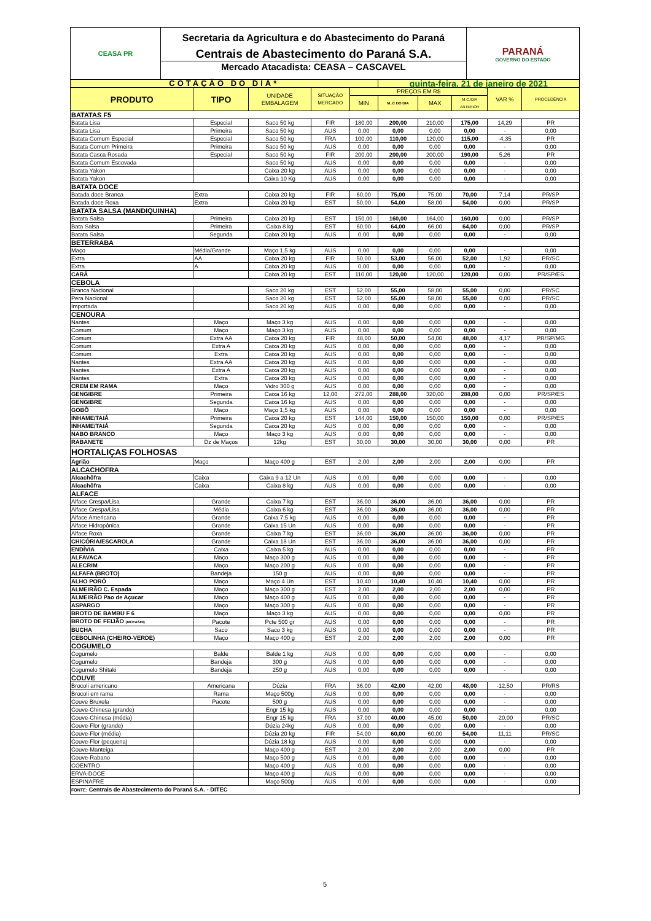CEASA PR
Secretaria da Agricultura e do Abastecimento do Paraná
Centrais de Abastecimento do Paraná S.A.
Mercado Atacadista: CEASA – CASCAVEL
PARANÁ
GOVERNO DO ESTADO
| COTAÇÃO DO DIA* | | | | | quinta-feira, 21 de janeiro de 2021 | | | | |
| PRODUTO | TIPO | UNIDADE EMBALAGEM | SITUAÇÃO MERCADO | PREÇOS EM R$ | | | | VAR % | PROCEDÊNCIA |
| | | | | MIN | M_C DO DIA | MAX | M.C./DIA ANTERIOR | | |
| BATATAS F5 | | | | | | | | | |
| Batata Lisa | Especial | Saco 50 kg | FIR | 180,00 | 200,00 | 210,00 | 175,00 | 14,29 | PR |
| Batata Lisa | Primeira | Saco 50 kg | AUS | 0,00 | 0,00 | 0,00 | 0,00 | - | 0,00 |
| Batata Comum Especial | Especial | Saco 50 kg | FRA | 100,00 | 110,00 | 120,00 | 115,00 | -4,35 | PR |
| Batata Comum Primeira | Primeira | Saco 50 kg | AUS | 0,00 | 0,00 | 0,00 | 0,00 | - | 0,00 |
| Batata Casca Rosada | Especial | Saco 50 kg | FIR | 200,00 | 200,00 | 200,00 | 190,00 | 5,26 | PR |
| Batata Comum Escovada | | Saco 50 kg | AUS | 0,00 | 0,00 | 0,00 | 0,00 | - | 0,00 |
| Batata Yakon | | Caixa 20 kg | AUS | 0,00 | 0,00 | 0,00 | 0,00 | - | 0,00 |
| Batata Yakon | | Caixa 10 Kg | AUS | 0,00 | 0,00 | 0,00 | 0,00 | - | 0,00 |
| BATATA DOCE | | | | | | | | | |
| Batada doce Branca | Extra | Caixa 20 kg | FIR | 60,00 | 75,00 | 75,00 | 70,00 | 7,14 | PR/SP |
| Batada doce Roxa | Extra | Caixa 20 kg | EST | 50,00 | 54,00 | 58,00 | 54,00 | 0,00 | PR/SP |
| BATATA SALSA (MANDIQUINHA) | | | | | | | | | |
| Batata Salsa | Primeira | Caixa 20 kg | EST | 150,00 | 160,00 | 164,00 | 160,00 | 0,00 | PR/SP |
| Bata Salsa | Primeira | Caixa 8 kg | EST | 60,00 | 64,00 | 66,00 | 64,00 | 0,00 | PR/SP |
| Batata Salsa | Segunda | Caixa 20 kg | AUS | 0,00 | 0,00 | 0,00 | 0,00 | - | 0,00 |
| BETERRABA | | | | | | | | | |
| Maço | Média/Grande | Maço 1,5 kg | AUS | 0,00 | 0,00 | 0,00 | 0,00 | - | 0,00 |
| Extra | AA | Caixa 20 kg | FIR | 50,00 | 53,00 | 56,00 | 52,00 | 1,92 | PR/SC |
| Extra | A | Caixa 20 kg | AUS | 0,00 | 0,00 | 0,00 | 0,00 | - | 0,00 |
| CARÁ | | Caixa 20 kg | EST | 110,00 | 120,00 | 120,00 | 120,00 | 0,00 | PR/SP/ES |
| CEBOLA | | | | | | | | | |
| Branca Nacional | | Saco 20 kg | EST | 52,00 | 55,00 | 58,00 | 55,00 | 0,00 | PR/SC |
| Pera Nacional | | Saco 20 kg | EST | 52,00 | 55,00 | 58,00 | 55,00 | 0,00 | PR/SC |
| Importada | | Saco 20 kg | AUS | 0,00 | 0,00 | 0,00 | 0,00 | - | 0,00 |
| CENOURA | | | | | | | | | |
| Nantes | Maço | Maço 3 kg | AUS | 0,00 | 0,00 | 0,00 | 0,00 | - | 0,00 |
| Comum | Maço | Maço 3 kg | AUS | 0,00 | 0,00 | 0,00 | 0,00 | - | 0,00 |
| Comum | Extra AA | Caixa 20 kg | FIR | 48,00 | 50,00 | 54,00 | 48,00 | 4,17 | PR/SP/MG |
| Comum | Extra A | Caixa 20 kg | AUS | 0,00 | 0,00 | 0,00 | 0,00 | - | 0,00 |
| Comum | Extra | Caixa 20 kg | AUS | 0,00 | 0,00 | 0,00 | 0,00 | - | 0,00 |
| Nantes | Extra AA | Caixa 20 kg | AUS | 0,00 | 0,00 | 0,00 | 0,00 | - | 0,00 |
| Nantes | Extra A | Caixa 20 kg | AUS | 0,00 | 0,00 | 0,00 | 0,00 | - | 0,00 |
| Nantes | Extra | Caixa 20 kg | AUS | 0,00 | 0,00 | 0,00 | 0,00 | - | 0,00 |
| CREM EM RAMA | Maço | Vidro 300 g | AUS | 0,00 | 0,00 | 0,00 | 0,00 | - | 0,00 |
| GENGIBRE | Primeira | Caixa 16 kg | 12,00 | 272,00 | 288,00 | 320,00 | 288,00 | 0,00 | PR/SP/ES |
| GENGIBRE | Segunda | Caixa 16 kg | AUS | 0,00 | 0,00 | 0,00 | 0,00 | - | 0,00 |
| GOBÔ | Maço | Maço 1,5 kg | AUS | 0,00 | 0,00 | 0,00 | 0,00 | - | 0,00 |
| INHAME/TAIÁ | Primeira | Caixa 20 kg | EST | 144,00 | 150,00 | 150,00 | 150,00 | 0,00 | PR/SP/ES |
| INHAME/TAIÁ | Segunda | Caixa 20 kg | AUS | 0,00 | 0,00 | 0,00 | 0,00 | - | 0,00 |
| NABO BRANCO | Maço | Maço 3 kg | AUS | 0,00 | 0,00 | 0,00 | 0,00 | - | 0,00 |
| RABANETE | Dz de Maços | 12kg | EST | 30,00 | 30,00 | 30,00 | 30,00 | 0,00 | PR |
| HORTALIÇAS FOLHOSAS | | | | | | | | | |
| Agrião | Maço | Maço 400 g | EST | 2,00 | 2,00 | 2,00 | 2,00 | 0,00 | PR |
| ALCACHOFRA | | | | | | | | | |
| Alcachôfra | Caixa | Caixa 9 a 12 Un | AUS | 0,00 | 0,00 | 0,00 | 0,00 | - | 0,00 |
| Alcachôfra | Caixa | Caixa 8 kg | AUS | 0,00 | 0,00 | 0,00 | 0,00 | - | 0,00 |
| ALFACE | | | | | | | | | |
| Alface Crespa/Lisa | Grande | Caixa 7 kg | EST | 36,00 | 36,00 | 36,00 | 36,00 | 0,00 | PR |
| Alface Crespa/Lisa | Média | Caixa 6 kg | EST | 36,00 | 36,00 | 36,00 | 36,00 | 0,00 | PR |
| Alface Americana | Grande | Caixa 7,5 kg | AUS | 0,00 | 0,00 | 0,00 | 0,00 | - | PR |
| Alface Hidropônica | Grande | Caixa 15 Un | AUS | 0,00 | 0,00 | 0,00 | 0,00 | - | PR |
| Alface Roxa | Grande | Caixa 7 kg | EST | 36,00 | 36,00 | 36,00 | 36,00 | 0,00 | PR |
| CHICÓRIA/ESCAROLA | Grande | Caixa 18 Un | EST | 36,00 | 36,00 | 36,00 | 36,00 | 0,00 | PR |
| ENDÍVIA | Caixa | Caixa 5 kg | AUS | 0,00 | 0,00 | 0,00 | 0,00 | - | PR |
| ALFAVACA | Maço | Maço 300 g | AUS | 0,00 | 0,00 | 0,00 | 0,00 | - | PR |
| ALECRIM | Maço | Maço 200 g | AUS | 0,00 | 0,00 | 0,00 | 0,00 | - | PR |
| ALFAFA (BROTO) | Bandeja | 150 g | AUS | 0,00 | 0,00 | 0,00 | 0,00 | - | PR |
| ALHO PORÓ | Maço | Maço 4 Un | EST | 10,40 | 10,40 | 10,40 | 10,40 | 0,00 | PR |
| ALMEIRÃO C. Espada | Maço | Maço 300 g | EST | 2,00 | 2,00 | 2,00 | 2,00 | 0,00 | PR |
| ALMEIRÃO Pao de Açucar | Maço | Maço 400 g | AUS | 0,00 | 0,00 | 0,00 | 0,00 | - | PR |
| ASPARGO | Maço | Maço 300 g | AUS | 0,00 | 0,00 | 0,00 | 0,00 | - | PR |
| BROTO DE BAMBU F 6 | Maço | Maço 3 kg | AUS | 0,00 | 0,00 | 0,00 | 0,00 | 0,00 | PR |
| BROTO DE FEIJÃO (MOYASHI) | Pacote | Pcte 500 gr | AUS | 0,00 | 0,00 | 0,00 | 0,00 | - | PR |
| BUCHA | Saco | Saco 3 kg | AUS | 0,00 | 0,00 | 0,00 | 0,00 | - | PR |
| CEBOLINHA (CHEIRO-VERDE) | Maço | Maço 400 g | EST | 2,00 | 2,00 | 2,00 | 2,00 | 0,00 | PR |
| COGUMELO | | | | | | | | | |
| Cogumelo | Balde | Balde 1 kg | AUS | 0,00 | 0,00 | 0,00 | 0,00 | - | 0,00 |
| Cogumelo | Bandeja | 300 g | AUS | 0,00 | 0,00 | 0,00 | 0,00 | - | 0,00 |
| Cogumelo Shitaki | Bandeja | 250 g | AUS | 0,00 | 0,00 | 0,00 | 0,00 | - | 0,00 |
| COUVE | | | | | | | | | |
| Brocoli americano | Americana | Dúzia | FRA | 36,00 | 42,00 | 42,00 | 48,00 | -12,50 | PR/RS |
| Brocoli em rama | Rama | Maço 500g | AUS | 0,00 | 0,00 | 0,00 | 0,00 | - | 0,00 |
| Couve Bruxela | Pacote | 500 g | AUS | 0,00 | 0,00 | 0,00 | 0,00 | - | 0,00 |
| Couve-Chinesa (grande) | | Engr 15 kg | AUS | 0,00 | 0,00 | 0,00 | 0,00 | - | 0,00 |
| Couve-Chinesa (média) | | Engr 15 kg | FRA | 37,00 | 40,00 | 45,00 | 50,00 | -20,00 | PR/SC |
| Couve-Flor (grande) | | Dúzia 24kg | AUS | 0,00 | 0,00 | 0,00 | 0,00 | - | 0,00 |
| Couve-Flor (média) | | Dúzia 20 kg | FIR | 54,00 | 60,00 | 60,00 | 54,00 | 11,11 | PR/SC |
| Couve-Flor (pequena) | | Dúzia 18 kg | AUS | 0,00 | 0,00 | 0,00 | 0,00 | - | 0,00 |
| Couve-Manteiga | | Maço 400 g | EST | 2,00 | 2,00 | 2,00 | 2,00 | 0,00 | PR |
| Couve-Rabano | | Maço 500 g | AUS | 0,00 | 0,00 | 0,00 | 0,00 | - | 0,00 |
| COENTRO | | Maço 400 g | AUS | 0,00 | 0,00 | 0,00 | 0,00 | - | 0,00 |
| ERVA-DOCE | | Maço 400 g | AUS | 0,00 | 0,00 | 0,00 | 0,00 | - | 0,00 |
| ESPINAFRE | | Maço 500g | AUS | 0,00 | 0,00 | 0,00 | 0,00 | - | 0,00 |
| FONTE: Centrais de Abastecimento do Paraná S.A. - DITEC | | | | | | | | | |
5